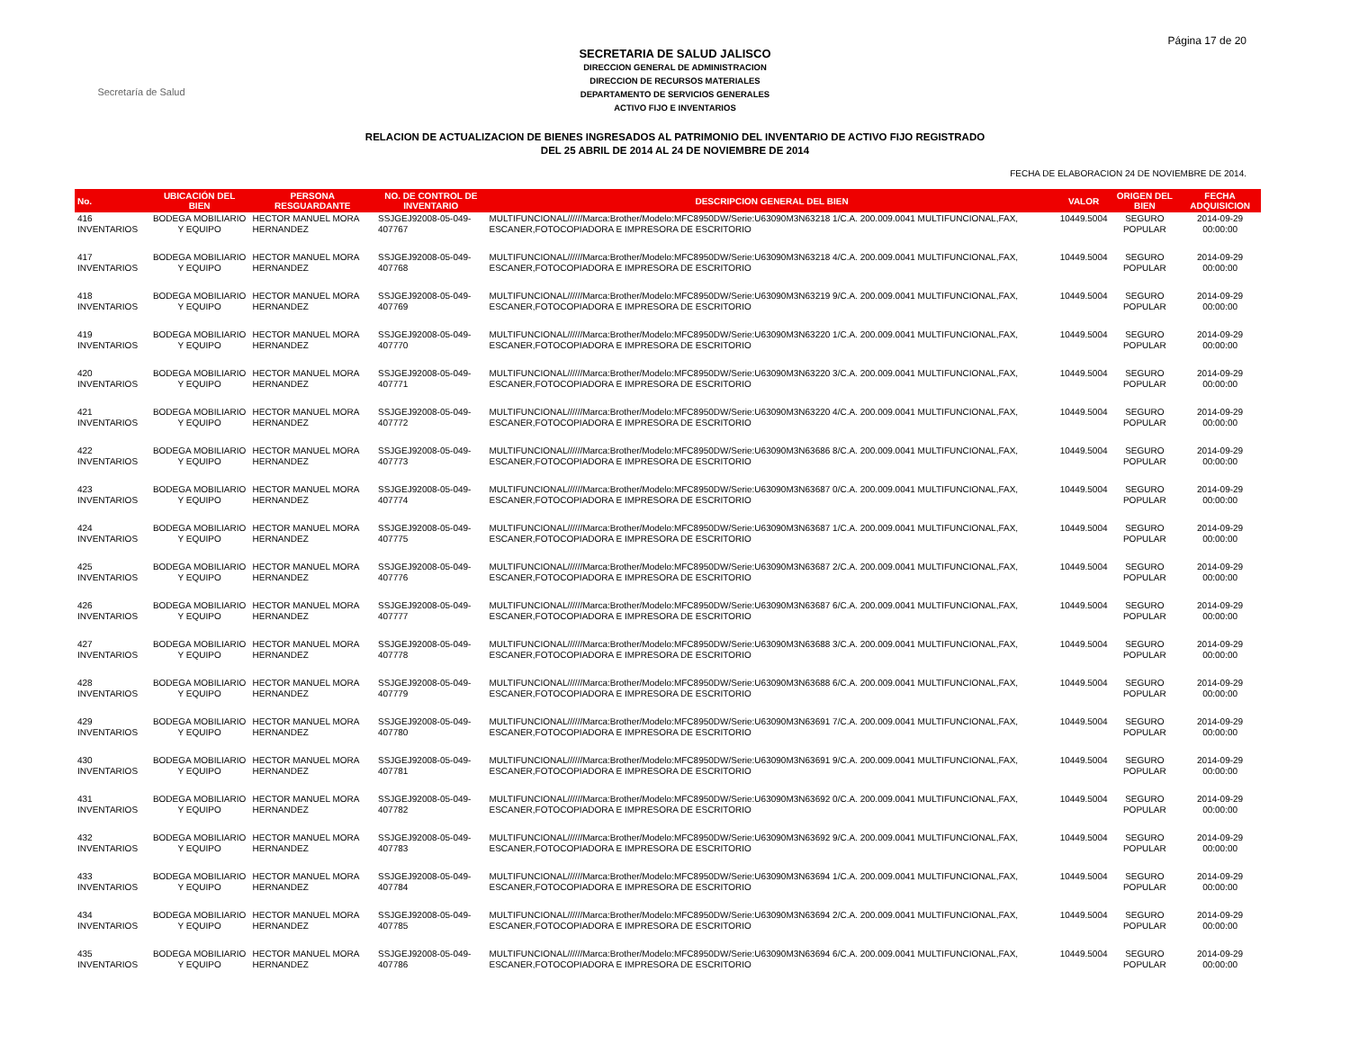Secretaría de Salud
Página 17 de 20
SECRETARIA DE SALUD JALISCO
DIRECCION GENERAL DE ADMINISTRACION
DIRECCION DE RECURSOS MATERIALES
DEPARTAMENTO DE SERVICIOS GENERALES
ACTIVO FIJO E INVENTARIOS
RELACION DE ACTUALIZACION DE BIENES INGRESADOS AL PATRIMONIO DEL INVENTARIO DE ACTIVO FIJO REGISTRADO
DEL 25 ABRIL DE 2014 AL 24 DE NOVIEMBRE DE 2014
FECHA DE ELABORACION 24 DE NOVIEMBRE DE 2014.
| No. | UBICACIÓN DEL BIEN | PERSONA RESGUARDANTE | NO. DE CONTROL DE INVENTARIO | DESCRIPCION GENERAL DEL BIEN | VALOR | ORIGEN DEL BIEN | FECHA ADQUISICION |
| --- | --- | --- | --- | --- | --- | --- | --- |
| 416 INVENTARIOS | BODEGA MOBILIARIO Y EQUIPO | HECTOR MANUEL MORA HERNANDEZ | SSJGEJ92008-05-049-407767 | MULTIFUNCIONAL//////Marca:Brother/Modelo:MFC8950DW/Serie:U63090M3N63218 1/C.A. 200.009.0041 MULTIFUNCIONAL,FAX, ESCANER,FOTOCOPIADORA E IMPRESORA DE ESCRITORIO | 10449.5004 | SEGURO POPULAR | 2014-09-29 00:00:00 |
| 417 INVENTARIOS | BODEGA MOBILIARIO Y EQUIPO | HECTOR MANUEL MORA HERNANDEZ | SSJGEJ92008-05-049-407768 | MULTIFUNCIONAL//////Marca:Brother/Modelo:MFC8950DW/Serie:U63090M3N63218 4/C.A. 200.009.0041 MULTIFUNCIONAL,FAX, ESCANER,FOTOCOPIADORA E IMPRESORA DE ESCRITORIO | 10449.5004 | SEGURO POPULAR | 2014-09-29 00:00:00 |
| 418 INVENTARIOS | BODEGA MOBILIARIO Y EQUIPO | HECTOR MANUEL MORA HERNANDEZ | SSJGEJ92008-05-049-407769 | MULTIFUNCIONAL//////Marca:Brother/Modelo:MFC8950DW/Serie:U63090M3N63219 9/C.A. 200.009.0041 MULTIFUNCIONAL,FAX, ESCANER,FOTOCOPIADORA E IMPRESORA DE ESCRITORIO | 10449.5004 | SEGURO POPULAR | 2014-09-29 00:00:00 |
| 419 INVENTARIOS | BODEGA MOBILIARIO Y EQUIPO | HECTOR MANUEL MORA HERNANDEZ | SSJGEJ92008-05-049-407770 | MULTIFUNCIONAL//////Marca:Brother/Modelo:MFC8950DW/Serie:U63090M3N63220 1/C.A. 200.009.0041 MULTIFUNCIONAL,FAX, ESCANER,FOTOCOPIADORA E IMPRESORA DE ESCRITORIO | 10449.5004 | SEGURO POPULAR | 2014-09-29 00:00:00 |
| 420 INVENTARIOS | BODEGA MOBILIARIO Y EQUIPO | HECTOR MANUEL MORA HERNANDEZ | SSJGEJ92008-05-049-407771 | MULTIFUNCIONAL//////Marca:Brother/Modelo:MFC8950DW/Serie:U63090M3N63220 3/C.A. 200.009.0041 MULTIFUNCIONAL,FAX, ESCANER,FOTOCOPIADORA E IMPRESORA DE ESCRITORIO | 10449.5004 | SEGURO POPULAR | 2014-09-29 00:00:00 |
| 421 INVENTARIOS | BODEGA MOBILIARIO Y EQUIPO | HECTOR MANUEL MORA HERNANDEZ | SSJGEJ92008-05-049-407772 | MULTIFUNCIONAL//////Marca:Brother/Modelo:MFC8950DW/Serie:U63090M3N63220 4/C.A. 200.009.0041 MULTIFUNCIONAL,FAX, ESCANER,FOTOCOPIADORA E IMPRESORA DE ESCRITORIO | 10449.5004 | SEGURO POPULAR | 2014-09-29 00:00:00 |
| 422 INVENTARIOS | BODEGA MOBILIARIO Y EQUIPO | HECTOR MANUEL MORA HERNANDEZ | SSJGEJ92008-05-049-407773 | MULTIFUNCIONAL//////Marca:Brother/Modelo:MFC8950DW/Serie:U63090M3N63686 8/C.A. 200.009.0041 MULTIFUNCIONAL,FAX, ESCANER,FOTOCOPIADORA E IMPRESORA DE ESCRITORIO | 10449.5004 | SEGURO POPULAR | 2014-09-29 00:00:00 |
| 423 INVENTARIOS | BODEGA MOBILIARIO Y EQUIPO | HECTOR MANUEL MORA HERNANDEZ | SSJGEJ92008-05-049-407774 | MULTIFUNCIONAL//////Marca:Brother/Modelo:MFC8950DW/Serie:U63090M3N63687 0/C.A. 200.009.0041 MULTIFUNCIONAL,FAX, ESCANER,FOTOCOPIADORA E IMPRESORA DE ESCRITORIO | 10449.5004 | SEGURO POPULAR | 2014-09-29 00:00:00 |
| 424 INVENTARIOS | BODEGA MOBILIARIO Y EQUIPO | HECTOR MANUEL MORA HERNANDEZ | SSJGEJ92008-05-049-407775 | MULTIFUNCIONAL//////Marca:Brother/Modelo:MFC8950DW/Serie:U63090M3N63687 1/C.A. 200.009.0041 MULTIFUNCIONAL,FAX, ESCANER,FOTOCOPIADORA E IMPRESORA DE ESCRITORIO | 10449.5004 | SEGURO POPULAR | 2014-09-29 00:00:00 |
| 425 INVENTARIOS | BODEGA MOBILIARIO Y EQUIPO | HECTOR MANUEL MORA HERNANDEZ | SSJGEJ92008-05-049-407776 | MULTIFUNCIONAL//////Marca:Brother/Modelo:MFC8950DW/Serie:U63090M3N63687 2/C.A. 200.009.0041 MULTIFUNCIONAL,FAX, ESCANER,FOTOCOPIADORA E IMPRESORA DE ESCRITORIO | 10449.5004 | SEGURO POPULAR | 2014-09-29 00:00:00 |
| 426 INVENTARIOS | BODEGA MOBILIARIO Y EQUIPO | HECTOR MANUEL MORA HERNANDEZ | SSJGEJ92008-05-049-407777 | MULTIFUNCIONAL//////Marca:Brother/Modelo:MFC8950DW/Serie:U63090M3N63687 6/C.A. 200.009.0041 MULTIFUNCIONAL,FAX, ESCANER,FOTOCOPIADORA E IMPRESORA DE ESCRITORIO | 10449.5004 | SEGURO POPULAR | 2014-09-29 00:00:00 |
| 427 INVENTARIOS | BODEGA MOBILIARIO Y EQUIPO | HECTOR MANUEL MORA HERNANDEZ | SSJGEJ92008-05-049-407778 | MULTIFUNCIONAL//////Marca:Brother/Modelo:MFC8950DW/Serie:U63090M3N63688 3/C.A. 200.009.0041 MULTIFUNCIONAL,FAX, ESCANER,FOTOCOPIADORA E IMPRESORA DE ESCRITORIO | 10449.5004 | SEGURO POPULAR | 2014-09-29 00:00:00 |
| 428 INVENTARIOS | BODEGA MOBILIARIO Y EQUIPO | HECTOR MANUEL MORA HERNANDEZ | SSJGEJ92008-05-049-407779 | MULTIFUNCIONAL//////Marca:Brother/Modelo:MFC8950DW/Serie:U63090M3N63688 6/C.A. 200.009.0041 MULTIFUNCIONAL,FAX, ESCANER,FOTOCOPIADORA E IMPRESORA DE ESCRITORIO | 10449.5004 | SEGURO POPULAR | 2014-09-29 00:00:00 |
| 429 INVENTARIOS | BODEGA MOBILIARIO Y EQUIPO | HECTOR MANUEL MORA HERNANDEZ | SSJGEJ92008-05-049-407780 | MULTIFUNCIONAL//////Marca:Brother/Modelo:MFC8950DW/Serie:U63090M3N63691 7/C.A. 200.009.0041 MULTIFUNCIONAL,FAX, ESCANER,FOTOCOPIADORA E IMPRESORA DE ESCRITORIO | 10449.5004 | SEGURO POPULAR | 2014-09-29 00:00:00 |
| 430 INVENTARIOS | BODEGA MOBILIARIO Y EQUIPO | HECTOR MANUEL MORA HERNANDEZ | SSJGEJ92008-05-049-407781 | MULTIFUNCIONAL//////Marca:Brother/Modelo:MFC8950DW/Serie:U63090M3N63691 9/C.A. 200.009.0041 MULTIFUNCIONAL,FAX, ESCANER,FOTOCOPIADORA E IMPRESORA DE ESCRITORIO | 10449.5004 | SEGURO POPULAR | 2014-09-29 00:00:00 |
| 431 INVENTARIOS | BODEGA MOBILIARIO Y EQUIPO | HECTOR MANUEL MORA HERNANDEZ | SSJGEJ92008-05-049-407782 | MULTIFUNCIONAL//////Marca:Brother/Modelo:MFC8950DW/Serie:U63090M3N63692 0/C.A. 200.009.0041 MULTIFUNCIONAL,FAX, ESCANER,FOTOCOPIADORA E IMPRESORA DE ESCRITORIO | 10449.5004 | SEGURO POPULAR | 2014-09-29 00:00:00 |
| 432 INVENTARIOS | BODEGA MOBILIARIO Y EQUIPO | HECTOR MANUEL MORA HERNANDEZ | SSJGEJ92008-05-049-407783 | MULTIFUNCIONAL//////Marca:Brother/Modelo:MFC8950DW/Serie:U63090M3N63692 9/C.A. 200.009.0041 MULTIFUNCIONAL,FAX, ESCANER,FOTOCOPIADORA E IMPRESORA DE ESCRITORIO | 10449.5004 | SEGURO POPULAR | 2014-09-29 00:00:00 |
| 433 INVENTARIOS | BODEGA MOBILIARIO Y EQUIPO | HECTOR MANUEL MORA HERNANDEZ | SSJGEJ92008-05-049-407784 | MULTIFUNCIONAL//////Marca:Brother/Modelo:MFC8950DW/Serie:U63090M3N63694 1/C.A. 200.009.0041 MULTIFUNCIONAL,FAX, ESCANER,FOTOCOPIADORA E IMPRESORA DE ESCRITORIO | 10449.5004 | SEGURO POPULAR | 2014-09-29 00:00:00 |
| 434 INVENTARIOS | BODEGA MOBILIARIO Y EQUIPO | HECTOR MANUEL MORA HERNANDEZ | SSJGEJ92008-05-049-407785 | MULTIFUNCIONAL//////Marca:Brother/Modelo:MFC8950DW/Serie:U63090M3N63694 2/C.A. 200.009.0041 MULTIFUNCIONAL,FAX, ESCANER,FOTOCOPIADORA E IMPRESORA DE ESCRITORIO | 10449.5004 | SEGURO POPULAR | 2014-09-29 00:00:00 |
| 435 INVENTARIOS | BODEGA MOBILIARIO Y EQUIPO | HECTOR MANUEL MORA HERNANDEZ | SSJGEJ92008-05-049-407786 | MULTIFUNCIONAL//////Marca:Brother/Modelo:MFC8950DW/Serie:U63090M3N63694 6/C.A. 200.009.0041 MULTIFUNCIONAL,FAX, ESCANER,FOTOCOPIADORA E IMPRESORA DE ESCRITORIO | 10449.5004 | SEGURO POPULAR | 2014-09-29 00:00:00 |